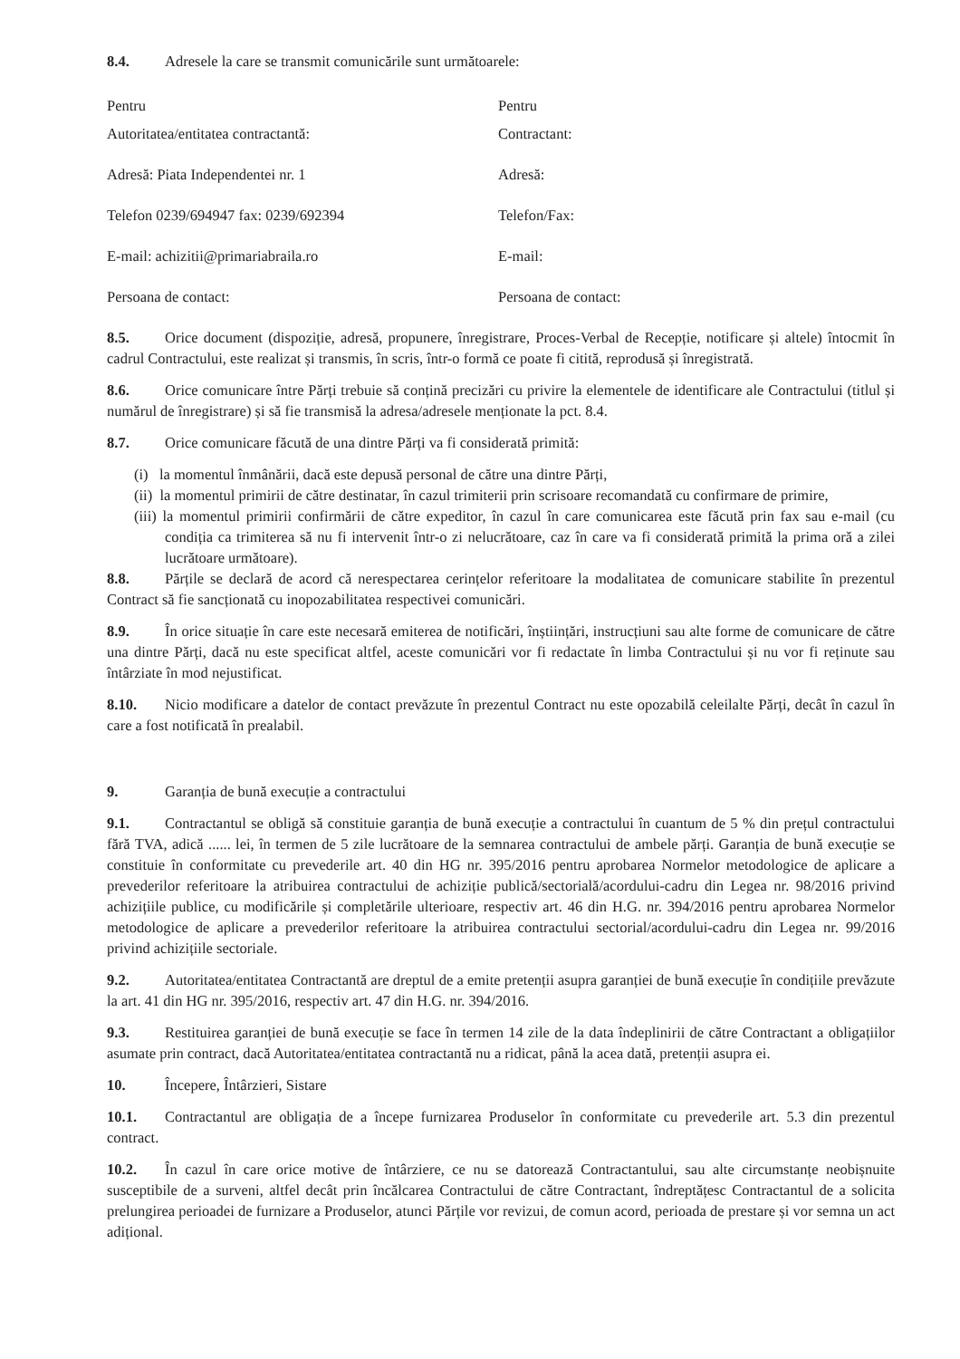8.4. Adresele la care se transmit comunicările sunt următoarele:
Pentru Pentru
Autoritatea/entitatea contractantă: Contractant:
Adresă: Piata Independentei nr. 1 Adresă:
Telefon 0239/694947 fax: 0239/692394 Telefon/Fax:
E-mail: achizitii@primariabraila.ro E-mail:
Persoana de contact: Persoana de contact:
8.5. Orice document (dispoziție, adresă, propunere, înregistrare, Proces-Verbal de Recepție, notificare și altele) întocmit în cadrul Contractului, este realizat și transmis, în scris, într-o formă ce poate fi citită, reprodusă și înregistrată.
8.6. Orice comunicare între Părți trebuie să conțină precizări cu privire la elementele de identificare ale Contractului (titlul și numărul de înregistrare) și să fie transmisă la adresa/adresele menționate la pct. 8.4.
8.7. Orice comunicare făcută de una dintre Părți va fi considerată primită:
(i) la momentul înmânării, dacă este depusă personal de către una dintre Părți,
(ii) la momentul primirii de către destinatar, în cazul trimiterii prin scrisoare recomandată cu confirmare de primire,
(iii) la momentul primirii confirmării de către expeditor, în cazul în care comunicarea este făcută prin fax sau e-mail (cu condiția ca trimiterea să nu fi intervenit într-o zi nelucrătoare, caz în care va fi considerată primită la prima oră a zilei lucrătoare următoare).
8.8. Părțile se declară de acord că nerespectarea cerințelor referitoare la modalitatea de comunicare stabilite în prezentul Contract să fie sancționată cu inopozabilitatea respectivei comunicări.
8.9. În orice situație în care este necesară emiterea de notificări, înștiințări, instrucțiuni sau alte forme de comunicare de către una dintre Părți, dacă nu este specificat altfel, aceste comunicări vor fi redactate în limba Contractului și nu vor fi reținute sau întârziate în mod nejustificat.
8.10. Nicio modificare a datelor de contact prevăzute în prezentul Contract nu este opozabilă celeilalte Părți, decât în cazul în care a fost notificată în prealabil.
9. Garanția de bună execuție a contractului
9.1. Contractantul se obligă să constituie garanția de bună execuție a contractului în cuantum de 5 % din prețul contractului fără TVA, adică ...... lei, în termen de 5 zile lucrătoare de la semnarea contractului de ambele părți. Garanția de bună execuție se constituie în conformitate cu prevederile art. 40 din HG nr. 395/2016 pentru aprobarea Normelor metodologice de aplicare a prevederilor referitoare la atribuirea contractului de achiziție publică/sectorială/acordului-cadru din Legea nr. 98/2016 privind achizițiile publice, cu modificările și completările ulterioare, respectiv art. 46 din H.G. nr. 394/2016 pentru aprobarea Normelor metodologice de aplicare a prevederilor referitoare la atribuirea contractului sectorial/acordului-cadru din Legea nr. 99/2016 privind achizițiile sectoriale.
9.2. Autoritatea/entitatea Contractantă are dreptul de a emite pretenții asupra garanției de bună execuție în condițiile prevăzute la art. 41 din HG nr. 395/2016, respectiv art. 47 din H.G. nr. 394/2016.
9.3. Restituirea garanției de bună execuție se face în termen 14 zile de la data îndeplinirii de către Contractant a obligațiilor asumate prin contract, dacă Autoritatea/entitatea contractantă nu a ridicat, până la acea dată, pretenții asupra ei.
10. Începere, Întârzieri, Sistare
10.1. Contractantul are obligația de a începe furnizarea Produselor în conformitate cu prevederile art. 5.3 din prezentul contract.
10.2. În cazul în care orice motive de întârziere, ce nu se datorează Contractantului, sau alte circumstanțe neobișnuite susceptibile de a surveni, altfel decât prin încălcarea Contractului de către Contractant, îndreptățesc Contractantul de a solicita prelungirea perioadei de furnizare a Produselor, atunci Părțile vor revizui, de comun acord, perioada de prestare și vor semna un act adițional.